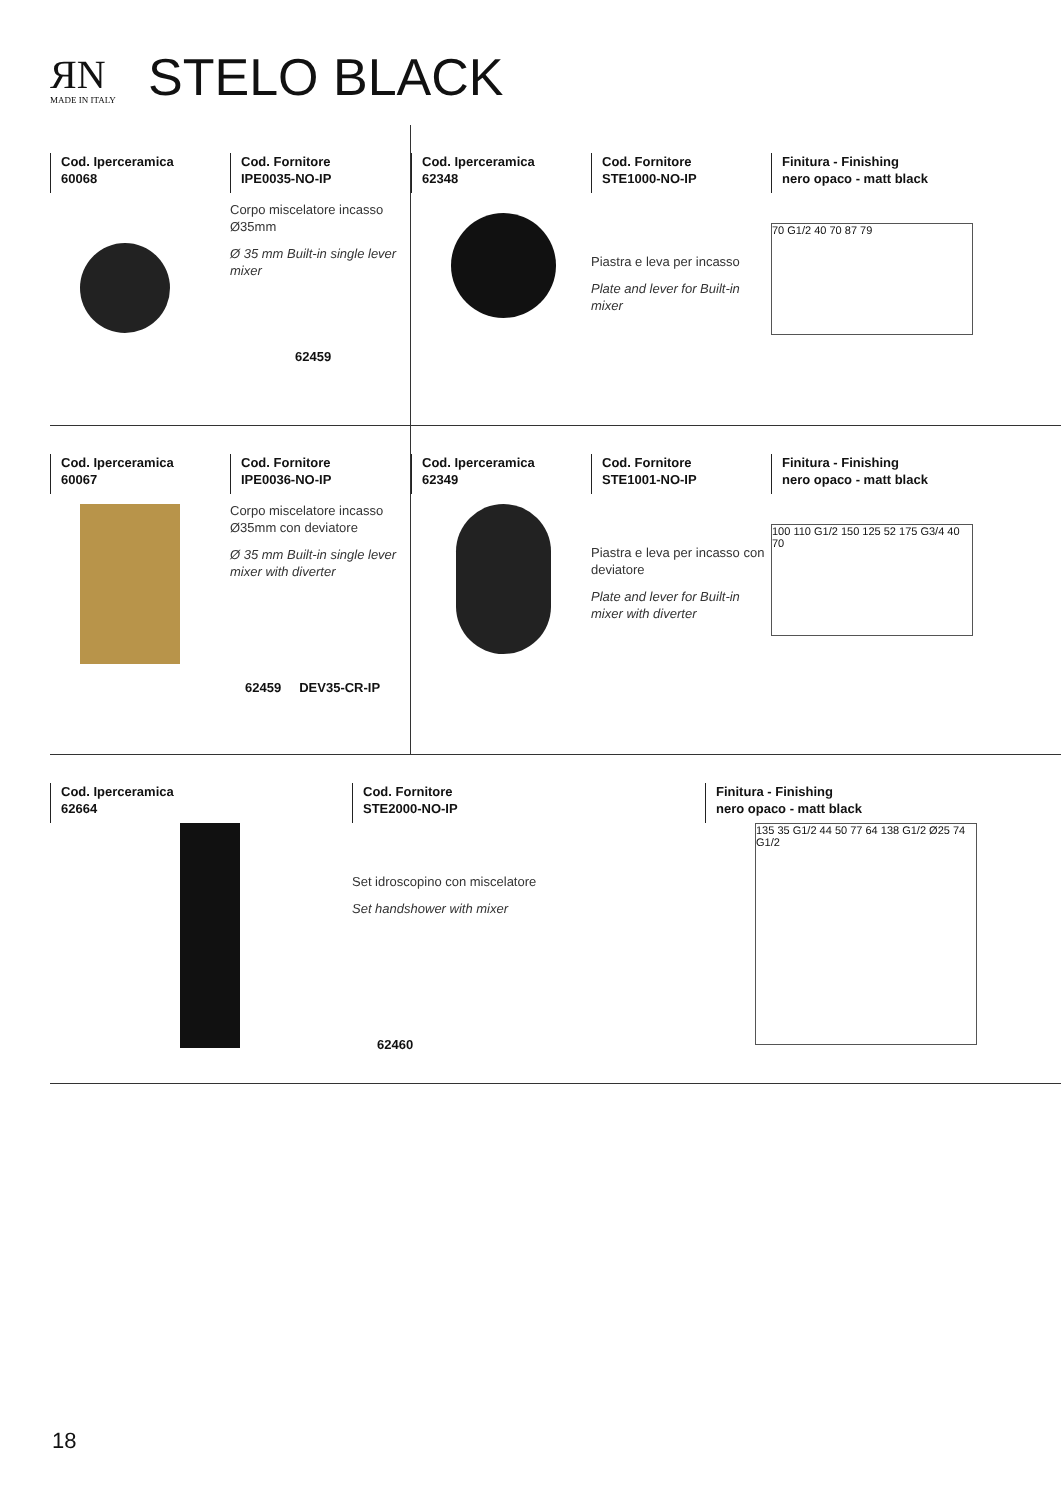ЯN
MADE IN ITALY
STELO BLACK
Cod. Iperceramica
60068
Cod. Fornitore
IPE0035-NO-IP
Corpo miscelatore incasso Ø35mm
Ø 35 mm Built-in single lever mixer
62459
Cod. Iperceramica
62348
Cod. Fornitore
STE1000-NO-IP
Piastra e leva per incasso
Plate and lever for Built-in mixer
Finitura - Finishing
nero opaco - matt black
70 G1/2 40 70 87 79
Cod. Iperceramica
60067
Cod. Fornitore
IPE0036-NO-IP
Corpo miscelatore incasso Ø35mm con deviatore
Ø 35 mm Built-in single lever mixer with diverter
62459 DEV35-CR-IP
Cod. Iperceramica
62349
Cod. Fornitore
STE1001-NO-IP
Piastra e leva per incasso con deviatore
Plate and lever for Built-in mixer with diverter
Finitura - Finishing
nero opaco - matt black
100 110 G1/2 150 125 52 175 G3/4 40 70
Cod. Iperceramica
62664
Cod. Fornitore
STE2000-NO-IP
Set idroscopino con miscelatore
Set handshower with mixer
62460
Finitura - Finishing
nero opaco - matt black
135 35 G1/2 44 50 77 64 138 G1/2 Ø25 74 G1/2
18